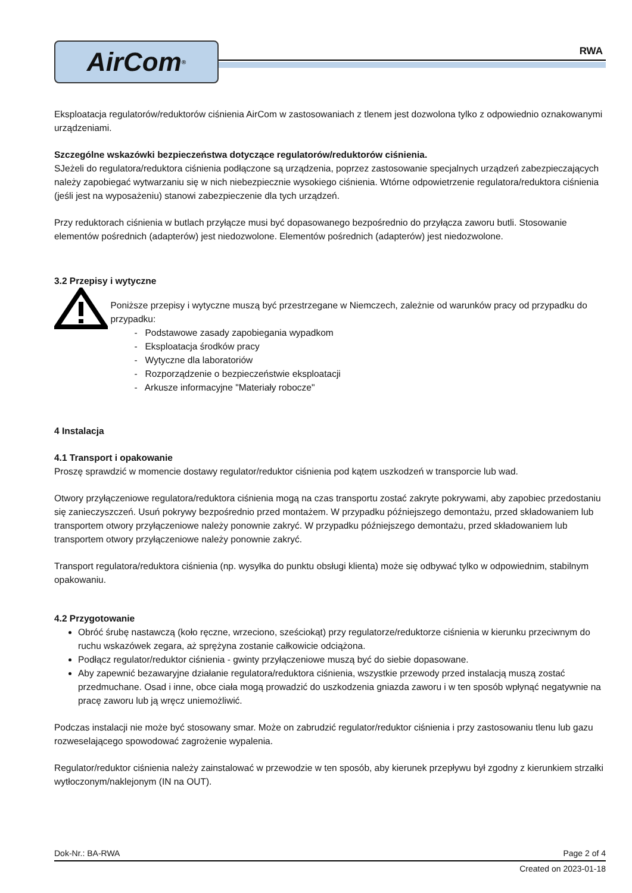AirCom<sup>®</sup>
RWA
Eksploatacja regulatorów/reduktorów ciśnienia AirCom w zastosowaniach z tlenem jest dozwolona tylko z odpowiednio oznakowanymi urządzeniami.
Szczególne wskazówki bezpieczeństwa dotyczące regulatorów/reduktorów ciśnienia.
SJeżeli do regulatora/reduktora ciśnienia podłączone są urządzenia, poprzez zastosowanie specjalnych urządzeń zabezpieczających należy zapobiegać wytwarzaniu się w nich niebezpiecznie wysokiego ciśnienia. Wtórne odpowietrzenie regulatora/reduktora ciśnienia (jeśli jest na wyposażeniu) stanowi zabezpieczenie dla tych urządzeń.
Przy reduktorach ciśnienia w butlach przyłącze musi być dopasowanego bezpośrednio do przyłącza zaworu butli. Stosowanie elementów pośrednich (adapterów) jest niedozwolone. Elementów pośrednich (adapterów) jest niedozwolone.
3.2 Przepisy i wytyczne
Poniższe przepisy i wytyczne muszą być przestrzegane w Niemczech, zależnie od warunków pracy od przypadku do przypadku:
- Podstawowe zasady zapobiegania wypadkom
- Eksploatacja środków pracy
- Wytyczne dla laboratoriów
- Rozporządzenie o bezpieczeństwie eksploatacji
- Arkusze informacyjne "Materiały robocze"
4 Instalacja
4.1 Transport i opakowanie
Proszę sprawdzić w momencie dostawy regulator/reduktor ciśnienia pod kątem uszkodzeń w transporcie lub wad.
Otwory przyłączeniowe regulatora/reduktora ciśnienia mogą na czas transportu zostać zakryte pokrywami, aby zapobiec przedostaniu się zanieczyszczeń. Usuń pokrywy bezpośrednio przed montażem. W przypadku późniejszego demontażu, przed składowaniem lub transportem otwory przyłączeniowe należy ponownie zakryć. W przypadku późniejszego demontażu, przed składowaniem lub transportem otwory przyłączeniowe należy ponownie zakryć.
Transport regulatora/reduktora ciśnienia (np. wysyłka do punktu obsługi klienta) może się odbywać tylko w odpowiednim, stabilnym opakowaniu.
4.2 Przygotowanie
Obróć śrubę nastawczą (koło ręczne, wrzeciono, sześciokąt) przy regulatorze/reduktorze ciśnienia w kierunku przeciwnym do ruchu wskazówek zegara, aż sprężyna zostanie całkowicie odciążona.
Podłącz regulator/reduktor ciśnienia - gwinty przyłączeniowe muszą być do siebie dopasowane.
Aby zapewnić bezawaryjne działanie regulatora/reduktora ciśnienia, wszystkie przewody przed instalacją muszą zostać przedmuchane. Osad i inne, obce ciała mogą prowadzić do uszkodzenia gniazda zaworu i w ten sposób wpłynąć negatywnie na pracę zaworu lub ją wręcz uniemożliwić.
Podczas instalacji nie może być stosowany smar. Może on zabrudzić regulator/reduktor ciśnienia i przy zastosowaniu tlenu lub gazu rozweselającego spowodować zagrożenie wypalenia.
Regulator/reduktor ciśnienia należy zainstalować w przewodzie w ten sposób, aby kierunek przepływu był zgodny z kierunkiem strzałki wytłoczonym/naklejonym (IN na OUT).
Dok-Nr.: BA-RWA Page 2 of 4
Created on 2023-01-18